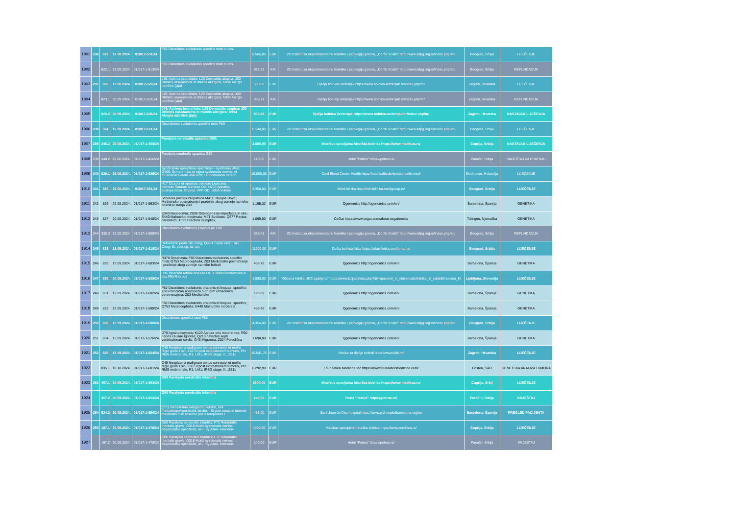| 1901 | 236 | 822 | 12.08.2024. | 01/017-531/24 | F83 Disordines evolutionis specifici mixti in obs. | 6.565,00 | EUR | ZU Institut za eksperimentalnu fonetiku i patologiju govora, „Đorđe Kostić" http://www.iefpg.org.rs/index.php/en/ | Beograd, Srbija | LIJEČENJE |
| 1902 | | 822.1 | 13.09.2024. | 01/017-1-613/24 | F83 Disordines evolutionis specifici mixti in obs. | 977,92 | KM | ZU Institut za eksperimentalnu fonetiku i patologiju govora, „Đorđe Kostić" http://www.iefpg.org.rs/index.php/en/ | Beograd, Srbija | REFUNDACIJA |
| 1903 | 237 | 823 | 12.08.2024. | 01/017-520/24 | J45; Asthma bronchiale; L20 Dermatitis atopica; J30 Rhinitis vasomotoria et rhinitis allergica; K904 Alergia nutritiva (jaja) | 600,00 | EUR | Dječja bolnica Srebrnjak https://www.bolnica-srebrnjak.hr/index.php/hr/ | Zagreb, Hrvatska | LIJEČENJE |
| 1904 | | 823.1 | 30.09.2024. | 01/017-637/24 | J45; Asthma bronchiale; L20 Dermatitis atopica; J30 Rhinitis vasomotoria et rhinitis allergica; K904 Alergia nutritiva (jaja) | 390,21 | KM | Dječja bolnica Srebrnjak https://www.bolnica-srebrnjak.hr/index.php/hr/ | Zagreb, Hrvatska | REFUNDACIJA |
| 1905 | | 823.2 | 30.09.2024. | 01/017-636/24 | J45; Asthma bronchiale; L20 Dermatitis atopica; J30 Rhinitis vasomotoria et rhinitis allergica; K904 Alergia nutritiva (jaja) | 533,68 | EUR | Dječja bolnica Srebrnjak https://www.bolnica-srebrnjak.hr/index.php/hr/ | Zagreb, Hrvatska | NASTAVAK LIJEČENJA |
| 1906 | 238 | 824 | 12.08.2024. | 01/017-521/24 | Disordiones evolutionis specifici mixti F83 | 6.144,00 | EUR | ZU Institut za eksperimentalnu fonetiku i patologiju govora, „Đorđe Kostić" http://www.iefpg.org.rs/index.php/en/ | Beograd, Srbija | LIJEČENJE |
| 1907 | 239 | 348.2 | 29.08.2024. | 01/017-1-456/24 | Paralysis cerebralis spastica G80; | 2.600,00 | EUR | Medikus specijalna hirurška bolnica https://www.medikus.rs/ | Ćuprija, Srbija | NASTAVAK LIJEČENJA |
| 1908 | 239 | 348.2 | 29.08.2024. | 01/017-1-456/24 | Paralysis cerebralis spastica G80; | 140,00 | EUR | Hotel "Petrus" https://petrus.rs/ | Paraćin, Srbija | SMJEŠTAJ ZA PRATNJU |
| 1909 | 240 | 629.1 | 29.08.2024. | 01/017-1-529/24 | Syndromae epilepticae specificae - syndroma West G405; Symptomata et signa systematis nervosi et musculosceletalis alia R29; Leucomalacia cerebri | 16.000,00 | EUR | Cord Blood Center Health https://cbchealth.de/en/cbchealth-med/ | Eindhoven, Holandija | LIJEČENJE |
| 1910 | 241 | 825 | 29.08.2024. | 01/017-561/24 | H17 Cicatrix et opacitas corneae Leucoma corneae.Suturae corneae OD; H270 Aphakia postoperativa. St post. VPP OD; S056 Vulnus | 3.350,00 | EUR | Miloš klinika http://milosklinika.medigroup.rs/ | Beograd, Srbija | LIJEČENJE |
| 1911 | 242 | 826 | 29.08.2024. | 01/017-1-563/24 | Scoliosis puerilis idiopathica M411; Myopia H521; Medicinsko posmatranje i praćenje zbog sumnje na neke bolesti ili stanja Z03 | 1.155,32 | EUR | Qgenomics http://qgenomics.com/en/ | Barselona, Španija | GENETIKA |
| 1912 | 243 | 827 | 29.08.2024. | 01/017-1-548/24 | E343 Nanosomia; Z038 Osteogenesis imperfecta in obs; E440 Malnutritio moderata; M41 Scoliosis; Q677 Pectus carinatum; T029 Fractura multipliex, | 1.069,00 | EUR | CeGat https://www.cegat.com/about-cegat/news/ | Tibingen, Njemačka | GENETIKA |
| 1913 | 244 | 330.3 | 13.09.2024. | 01/017-1-608/24 | Disordiones evolutionis psychici alii F88 | 385,01 | KM | ZU Institut za eksperimentalnu fonetiku i patologiju govora, „Đorđe Kostić" http://www.iefpg.org.rs/index.php/en/ | Beograd, Srbija | REFUNDACIJA |
| 1914 | 245 | 828 | 13.09.2024. | 01/017-1-610/24 | Deformatio pedis sin. cong, Q68.4 Crura vara i. sin. Cong; St. post op. tci. sin | 11200.00 | EUR | Opšta bolnica Atlas https://atlasklinika.com/o-nama/ | Beograd, Srbija | LIJEČENJE |
| 1915 | 246 | 829 | 13.09.2024. | 01/017-1-603/24 | R470 Dysphasia; F83 Disordines evolutionis specifici mixti; Q753 Macrocephalia; Z03 Medicinsko posmatranje i praćenje zbog sumnje na neke bolesti | 459,70 | EUR | Qgenomics http://qgenomics.com/en/ | Barselona, Španija | GENETIKA |
| 1916 | 247 | 830 | 30.09.2024. | 01/017-1-629/24 | H35 Inherited retinal disease OU.X linked retinoshisis in obs.FEVR in obs | 1.690,00 | EUR | "Očesna klinika UKC Ljubljana" https://www.kclj.si/index.php?dir=/pacienti_in_obiskovalci/klinike_in_oddelki/ocesna_kli | Ljubljana, Slovenija | LIJEČENJE |
| 1917 | 248 | 831 | 13.09.2024. | 01/017-1-602/24 | F80 Disordines evolutionis orationis et linquae, specifici; Z83 Porodicna anamneza o drugim oznacenim poremecajima; Z03 Medicinsko | 193,00 | EUR | Qgenomics http://qgenomics.com/en/ | Barselona, Španija | GENETIKA |
| 1918 | 249 | 832 | 13.09.2024. | 01/017-1-598/24 | F80 Disordines evolutionis orationis et linquae, specifici; Q753 Macrocephalia; E440 Malnutritio moderata | 459,70 | EUR | Qgenomics http://qgenomics.com/en/ | Barselona, Španija | GENETIKA |
| 1919 | 250 | 833 | 13.09.2024. | 01/017-1-590/24 | Disordiones specifici mixti F83 | 4.354,00 | EUR | ZU Institut za eksperimentalnu fonetiku i patologiju govora, „Đorđe Kostić" http://www.iefpg.org.rs/index.php/en/ | Beograd, Srbija | LIJEČENJE |
| 1920 | 251 | 834 | 13.09.2024. | 01/017-1-576/24 | D70 Agranulocytosis; K120 Aphtae oris recurrentes; R50 Febris causae ignotae; Q210 defectus septi ventriculorum cordis; G43 Migraena; Z824 Porodična | 1.690,00 | EUR | Qgenomics http://qgenomics.com/en/ | Barselona, Španija | GENETIKA |
| 1921 | 252 | 835 | 13.09.2024. | 01/017-1-624/24 | C49 Neoplasma malignum textus connexivi et mollis regio glutei I sin, Z98 St post extirpationem tumoris, PH: RMS embrionale, R1, LVI1; IRSG stage III,, Z511 | 15.041,75 | EUR | Klinika za dječje bolesti https://www.kdb.hr/ | Zagreb, Hrvatska | LIJEČENJE |
| 1922 | | 835.1 | 10.10.2024. | 01/017-1-681/24 | C49 Neoplasma malignum textus connexivi et mollis regio glutei I sin, Z98 St post extirpationem tumoris, PH: RMS embrionale, R1, LVI1; IRSG stage III,, Z511 | 6.292,99 | EUR | Foundation Medicine Inc https://www.foundationmedicine.com/ | Boston, SAD | GENETSKA ANALIZA TUMORA |
| 1923 | 253 | 457.1 | 30.09.2024. | 01/017-1-653/24 | G80 Paralysis cerebralis infantilis | 2800,00 | EUR | Medikus specijalna hirurška bolnica https://www.medikus.rs/ | Ćuprija, Srbij | LIJEČENJE |
| 1924 | | 457.2 | 30.09.2024. | 01/017-1-653/24 | G80 Paralysis cerebralis infantilis | 140,00 | EUR | Hotel "Petrus" https://petrus.rs/ | Paraćin, Srbija | SMJEŠTAJ |
| 1925 | 254 | 524.3 | 30.09.2024. | 01/017-1-650/24 | C711 Neoplasma malignum, cerebri, obii frontotemporoparietalis lat dex;, St post resectio tumoris maximalis cum resectio polus temporalis I | 488,00 | EUR | Sant Joan de Deu hospital https://www.sjdhospitalbarcelona.org/en | Barselona, Španija | PREGLED PACIJENTA |
| 1926 | 255 | 197.1 | 30.09.2024. | 01/017-1-478/24 | G80 Paralysis cerebralis infantilis; F72 Retardatio mentalis gravis, G318 Morbi systematis nervosi degenerativi specificati, alii - Sy Allan- Herndon- | 4000,00 | EUR | Medikus specijalna hirurška bolnica https://www.medikus.rs/ | Ćuprija, Srbija | LIJEČENJE |
| 1927 | | 197.2 | 30.09.2024. | 01/017-1-478/24 | G80 Paralysis cerebralis infantilis; F72 Retardatio mentalis gravis, G318 Morbi systematis nervosi degenerativi specificati, alii - Sy Allan- Herndon- | 140,00 | EUR | Hotel "Petrus" https://petrus.rs/ | Paraćin, Srbija | SMJEŠTAJ |